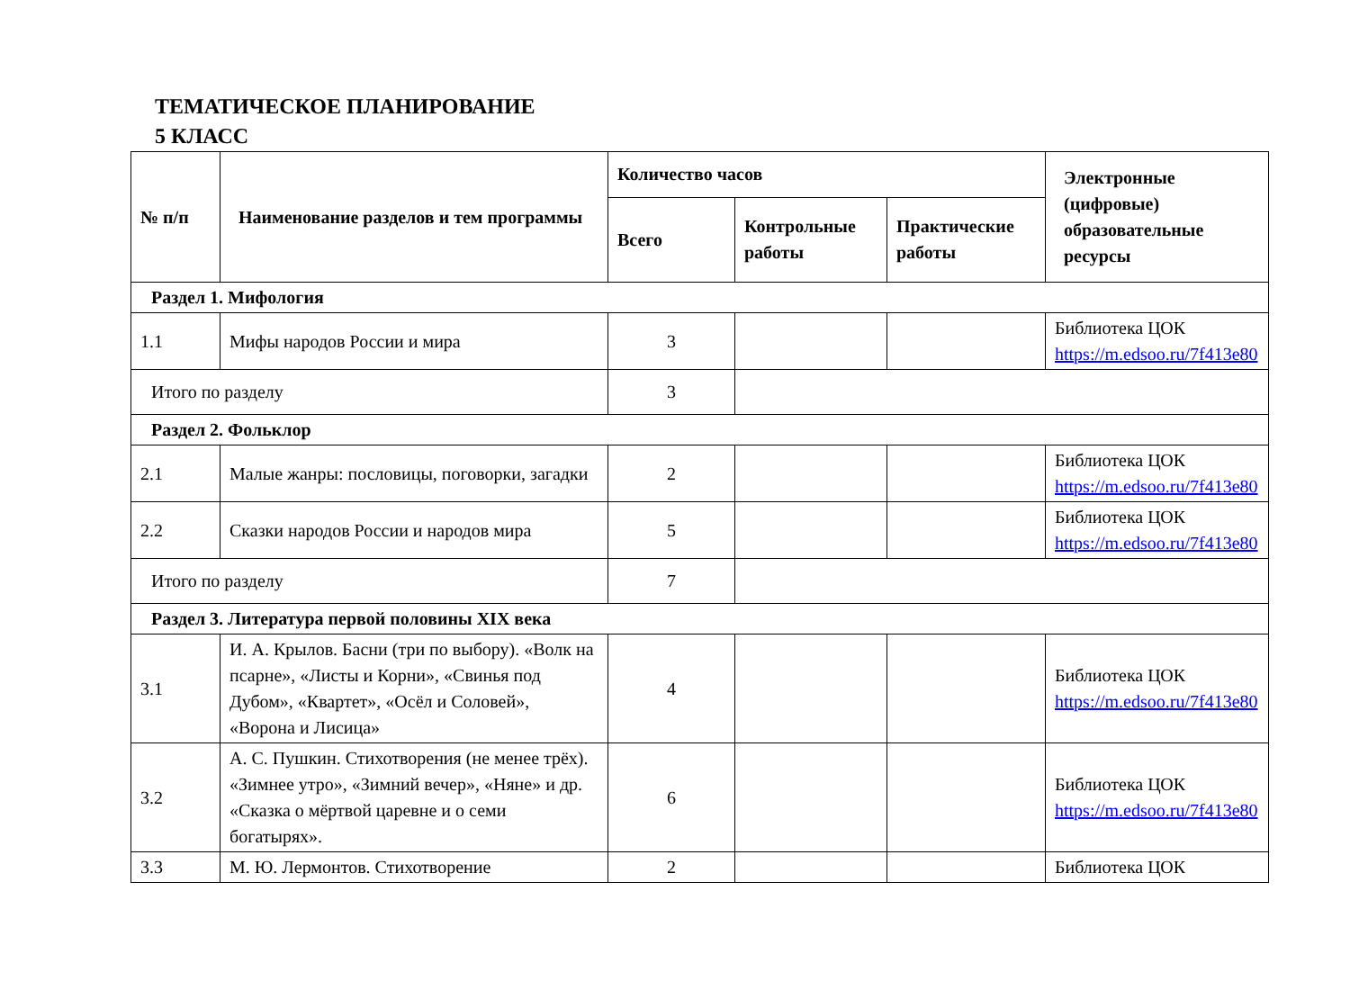ТЕМАТИЧЕСКОЕ ПЛАНИРОВАНИЕ
5 КЛАСС
| № п/п | Наименование разделов и тем программы | Количество часов | | | Электронные (цифровые) образовательные ресурсы |
| --- | --- | --- | --- | --- | --- |
| | | Всего | Контрольные работы | Практические работы | |
| Раздел 1. Мифология | | | | | |
| 1.1 | Мифы народов России и мира | 3 | | | Библиотека ЦОК https://m.edsoo.ru/7f413e80 |
| Итого по разделу | | 3 | | | |
| Раздел 2. Фольклор | | | | | |
| 2.1 | Малые жанры: пословицы, поговорки, загадки | 2 | | | Библиотека ЦОК https://m.edsoo.ru/7f413e80 |
| 2.2 | Сказки народов России и народов мира | 5 | | | Библиотека ЦОК https://m.edsoo.ru/7f413e80 |
| Итого по разделу | | 7 | | | |
| Раздел 3. Литература первой половины XIX века | | | | | |
| 3.1 | И. А. Крылов. Басни (три по выбору). «Волк на псарне», «Листы и Корни», «Свинья под Дубом», «Квартет», «Осёл и Соловей», «Ворона и Лисица» | 4 | | | Библиотека ЦОК https://m.edsoo.ru/7f413e80 |
| 3.2 | А. С. Пушкин. Стихотворения (не менее трёх). «Зимнее утро», «Зимний вечер», «Няне» и др. «Сказка о мёртвой царевне и о семи богатырях». | 6 | | | Библиотека ЦОК https://m.edsoo.ru/7f413e80 |
| 3.3 | М. Ю. Лермонтов. Стихотворение | 2 | | | Библиотека ЦОК |